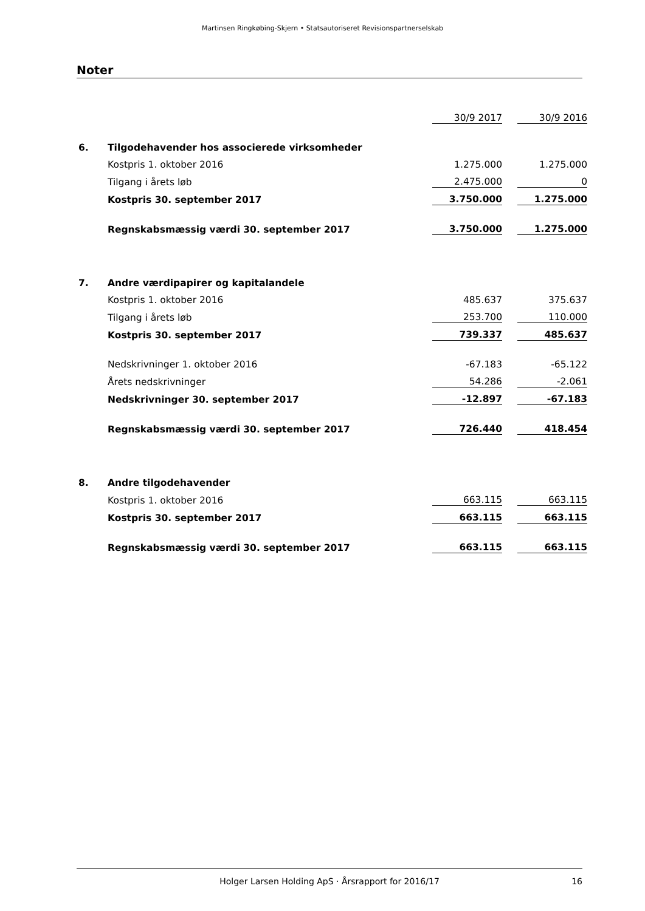Martinsen Ringkøbing-Skjern • Statsautoriseret Revisionspartnerselskab
Noter
| | | 30/9 2017 | | 30/9 2016 |
| 6. | Tilgodehavender hos associerede virksomheder | | | |
| | Kostpris 1. oktober 2016 | 1.275.000 | | 1.275.000 |
| | Tilgang i årets løb | 2.475.000 | | 0 |
| | Kostpris 30. september 2017 | 3.750.000 | | 1.275.000 |
| | Regnskabsmæssig værdi 30. september 2017 | 3.750.000 | | 1.275.000 |
| 7. | Andre værdipapirer og kapitalandele | | | |
| | Kostpris 1. oktober 2016 | 485.637 | | 375.637 |
| | Tilgang i årets løb | 253.700 | | 110.000 |
| | Kostpris 30. september 2017 | 739.337 | | 485.637 |
| | Nedskrivninger 1. oktober 2016 | -67.183 | | -65.122 |
| | Årets nedskrivninger | 54.286 | | -2.061 |
| | Nedskrivninger 30. september 2017 | -12.897 | | -67.183 |
| | Regnskabsmæssig værdi 30. september 2017 | 726.440 | | 418.454 |
| 8. | Andre tilgodehavender | | | |
| | Kostpris 1. oktober 2016 | 663.115 | | 663.115 |
| | Kostpris 30. september 2017 | 663.115 | | 663.115 |
| | Regnskabsmæssig værdi 30. september 2017 | 663.115 | | 663.115 |
Holger Larsen Holding ApS · Årsrapport for 2016/17 16